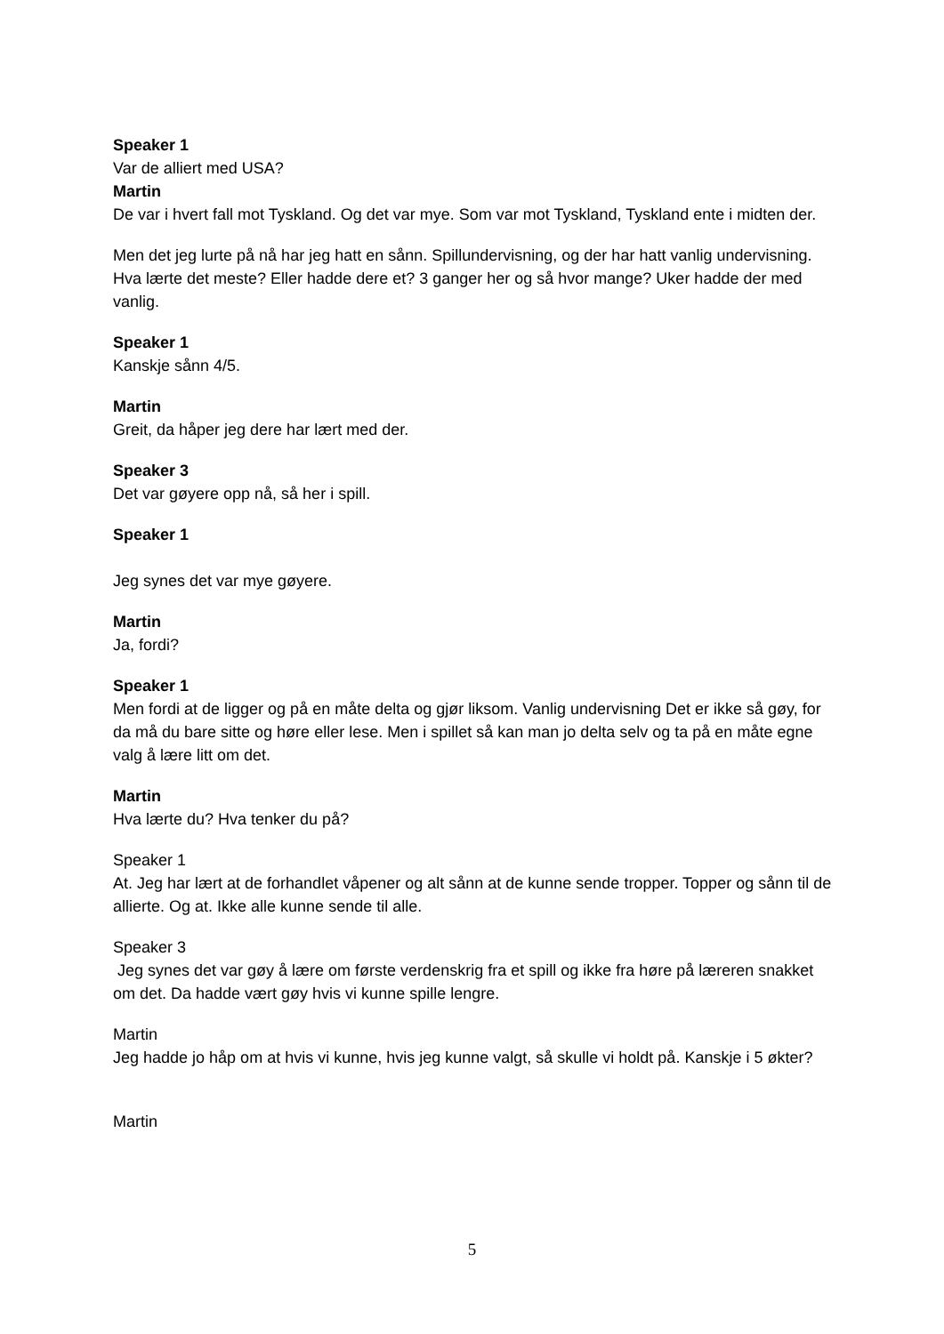Speaker 1
Var de alliert med USA?
Martin
De var i hvert fall mot Tyskland. Og det var mye. Som var mot Tyskland, Tyskland ente i midten der.
Men det jeg lurte på nå har jeg hatt en sånn. Spillundervisning, og der har hatt vanlig undervisning. Hva lærte det meste? Eller hadde dere et? 3 ganger her og så hvor mange? Uker hadde der med vanlig.
Speaker 1
Kanskje sånn 4/5.
Martin
Greit, da håper jeg dere har lært med der.
Speaker 3
Det var gøyere opp nå, så her i spill.
Speaker 1
Jeg synes det var mye gøyere.
Martin
Ja, fordi?
Speaker 1
Men fordi at de ligger og på en måte delta og gjør liksom. Vanlig undervisning Det er ikke så gøy, for da må du bare sitte og høre eller lese. Men i spillet så kan man jo delta selv og ta på en måte egne valg å lære litt om det.
Martin
Hva lærte du? Hva tenker du på?
Speaker 1
At. Jeg har lært at de forhandlet våpener og alt sånn at de kunne sende tropper. Topper og sånn til de allierte. Og at. Ikke alle kunne sende til alle.
Speaker 3
Jeg synes det var gøy å lære om første verdenskrig fra et spill og ikke fra høre på læreren snakket om det. Da hadde vært gøy hvis vi kunne spille lengre.
Martin
Jeg hadde jo håp om at hvis vi kunne, hvis jeg kunne valgt, så skulle vi holdt på. Kanskje i 5 økter?
Martin
5